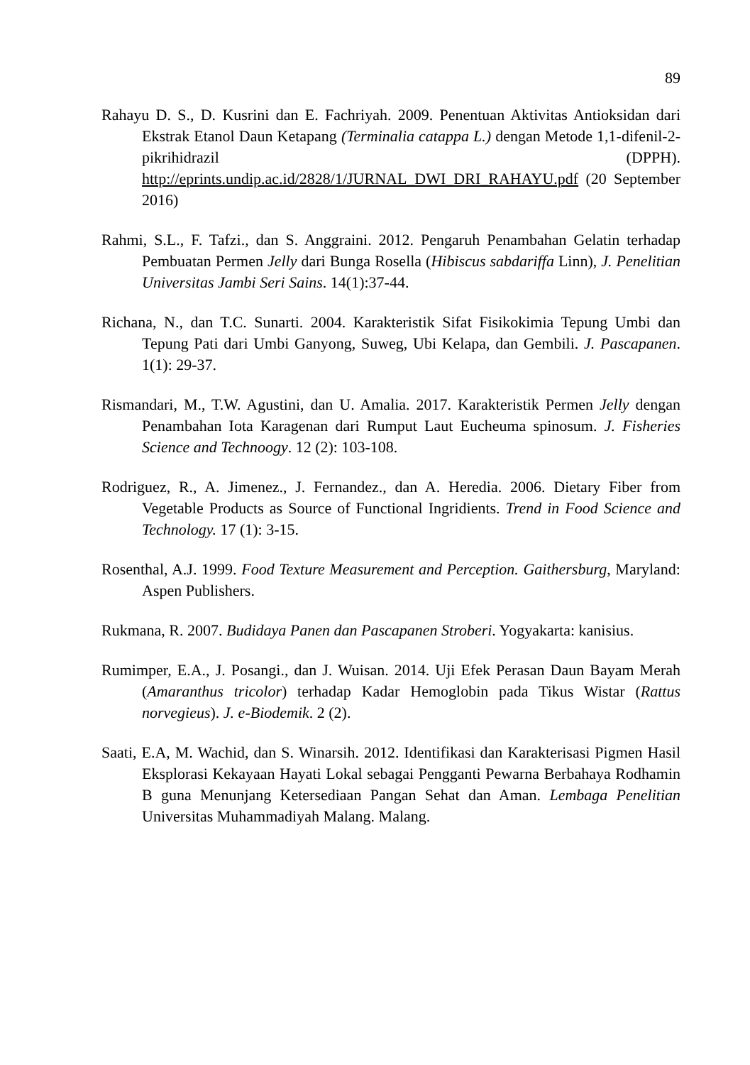89
Rahayu D. S., D. Kusrini dan E. Fachriyah. 2009. Penentuan Aktivitas Antioksidan dari Ekstrak Etanol Daun Ketapang (Terminalia catappa L.) dengan Metode 1,1-difenil-2-pikrihidrazil (DPPH). http://eprints.undip.ac.id/2828/1/JURNAL_DWI_DRI_RAHAYU.pdf (20 September 2016)
Rahmi, S.L., F. Tafzi., dan S. Anggraini. 2012. Pengaruh Penambahan Gelatin terhadap Pembuatan Permen Jelly dari Bunga Rosella (Hibiscus sabdariffa Linn), J. Penelitian Universitas Jambi Seri Sains. 14(1):37-44.
Richana, N., dan T.C. Sunarti. 2004. Karakteristik Sifat Fisikokimia Tepung Umbi dan Tepung Pati dari Umbi Ganyong, Suweg, Ubi Kelapa, dan Gembili. J. Pascapanen. 1(1): 29-37.
Rismandari, M., T.W. Agustini, dan U. Amalia. 2017. Karakteristik Permen Jelly dengan Penambahan Iota Karagenan dari Rumput Laut Eucheuma spinosum. J. Fisheries Science and Technoogy. 12 (2): 103-108.
Rodriguez, R., A. Jimenez., J. Fernandez., dan A. Heredia. 2006. Dietary Fiber from Vegetable Products as Source of Functional Ingridients. Trend in Food Science and Technology. 17 (1): 3-15.
Rosenthal, A.J. 1999. Food Texture Measurement and Perception. Gaithersburg, Maryland: Aspen Publishers.
Rukmana, R. 2007. Budidaya Panen dan Pascapanen Stroberi. Yogyakarta: kanisius.
Rumimper, E.A., J. Posangi., dan J. Wuisan. 2014. Uji Efek Perasan Daun Bayam Merah (Amaranthus tricolor) terhadap Kadar Hemoglobin pada Tikus Wistar (Rattus norvegieus). J. e-Biodemik. 2 (2).
Saati, E.A, M. Wachid, dan S. Winarsih. 2012. Identifikasi dan Karakterisasi Pigmen Hasil Eksplorasi Kekayaan Hayati Lokal sebagai Pengganti Pewarna Berbahaya Rodhamin B guna Menunjang Ketersediaan Pangan Sehat dan Aman. Lembaga Penelitian Universitas Muhammadiyah Malang. Malang.